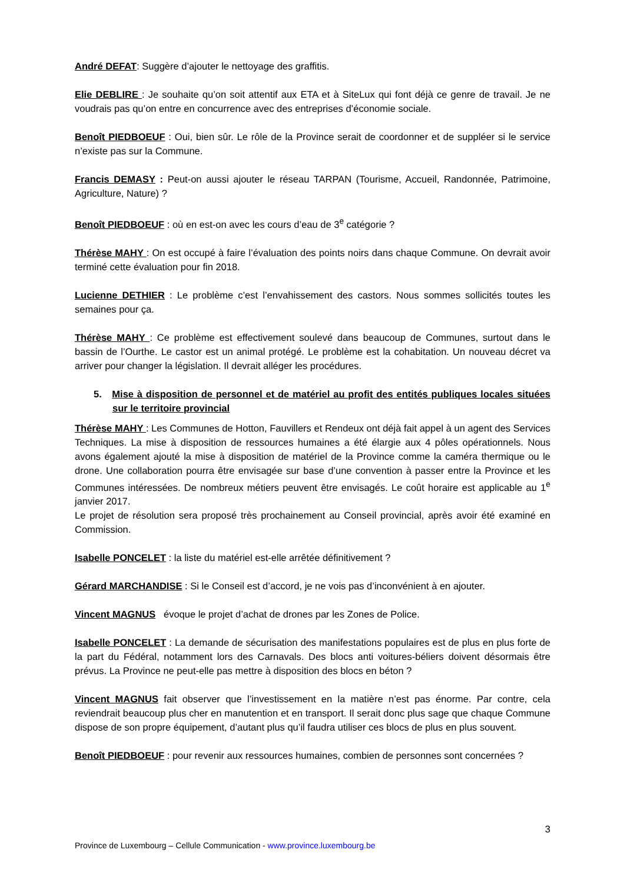André DEFAT: Suggère d’ajouter le nettoyage des graffitis.
Elie DEBLIRE : Je souhaite qu’on soit attentif aux ETA et à SiteLux qui font déjà ce genre de travail. Je ne voudrais pas qu’on entre en concurrence avec des entreprises d’économie sociale.
Benoît PIEDBOEUF : Oui, bien sûr. Le rôle de la Province serait de coordonner et de suppléer si le service n’existe pas sur la Commune.
Francis DEMASY : Peut-on aussi ajouter le réseau TARPAN (Tourisme, Accueil, Randonnée, Patrimoine, Agriculture, Nature) ?
Benoît PIEDBOEUF : où en est-on avec les cours d’eau de 3<sup>e</sup> catégorie ?
Thérèse MAHY : On est occupé à faire l’évaluation des points noirs dans chaque Commune. On devrait avoir terminé cette évaluation pour fin 2018.
Lucienne DETHIER : Le problème c’est l’envahissement des castors. Nous sommes sollicités toutes les semaines pour ça.
Thérèse MAHY : Ce problème est effectivement soulevé dans beaucoup de Communes, surtout dans le bassin de l’Ourthe. Le castor est un animal protégé. Le problème est la cohabitation. Un nouveau décret va arriver pour changer la législation. Il devrait alléger les procédures.
5. Mise à disposition de personnel et de matériel au profit des entités publiques locales situées sur le territoire provincial
Thérèse MAHY : Les Communes de Hotton, Fauvillers et Rendeux ont déjà fait appel à un agent des Services Techniques. La mise à disposition de ressources humaines a été élargie aux 4 pôles opérationnels. Nous avons également ajouté la mise à disposition de matériel de la Province comme la caméra thermique ou le drone. Une collaboration pourra être envisagée sur base d’une convention à passer entre la Province et les Communes intéressées. De nombreux métiers peuvent être envisagés. Le coût horaire est applicable au 1<sup>e</sup> janvier 2017.
Le projet de résolution sera proposé très prochainement au Conseil provincial, après avoir été examiné en Commission.
Isabelle PONCELET : la liste du matériel est-elle arrêtée définitivement ?
Gérard MARCHANDISE : Si le Conseil est d’accord, je ne vois pas d’inconvénient à en ajouter.
Vincent MAGNUS évoque le projet d’achat de drones par les Zones de Police.
Isabelle PONCELET : La demande de sécurisation des manifestations populaires est de plus en plus forte de la part du Fédéral, notamment lors des Carnavals. Des blocs anti voitures-béliers doivent désormais être prévus. La Province ne peut-elle pas mettre à disposition des blocs en béton ?
Vincent MAGNUS fait observer que l’investissement en la matière n’est pas énorme. Par contre, cela reviendrait beaucoup plus cher en manutention et en transport. Il serait donc plus sage que chaque Commune dispose de son propre équipement, d’autant plus qu’il faudra utiliser ces blocs de plus en plus souvent.
Benoît PIEDBOEUF : pour revenir aux ressources humaines, combien de personnes sont concernées ?
3
Province de Luxembourg – Cellule Communication - www.province.luxembourg.be